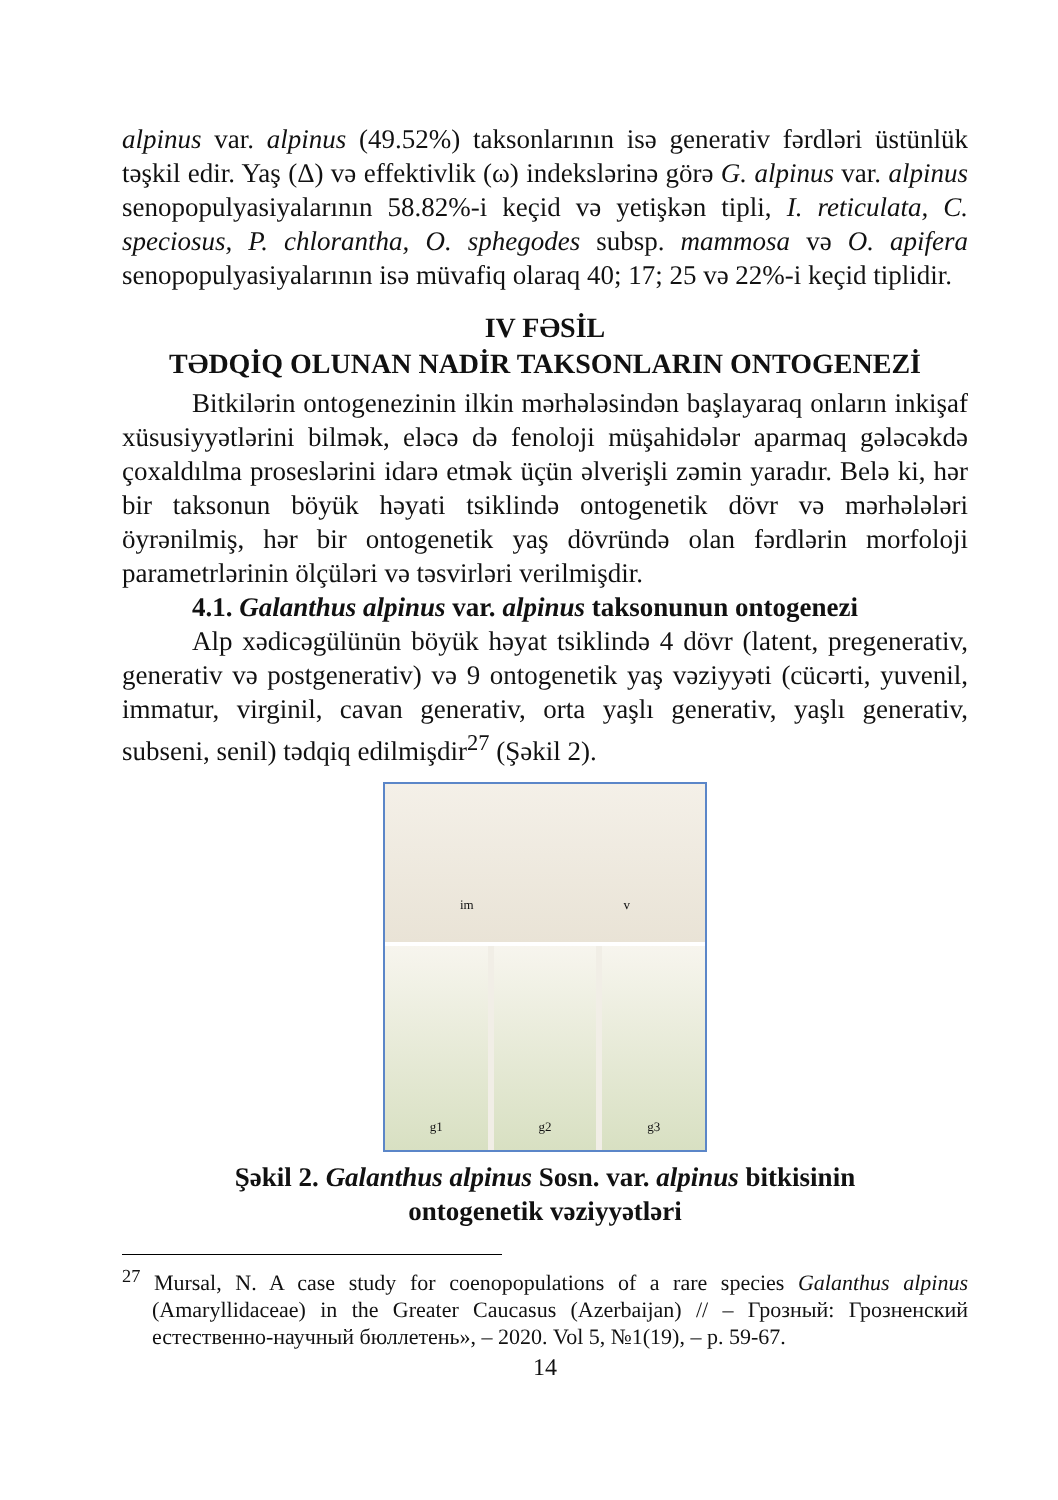alpinus var. alpinus (49.52%) taksonlarının isə generativ fərdləri üstünlük təşkil edir. Yaş (Δ) və effektivlik (ω) indekslərinə görə G. alpinus var. alpinus senopopulyasiyalarının 58.82%-i keçid və yetişkən tipli, I. reticulata, C. speciosus, P. chlorantha, O. sphegodes subsp. mammosa və O. apifera senopopulyasiyalarının isə müvafiq olaraq 40; 17; 25 və 22%-i keçid tiplidir.
IV FƏSİL
TƏDQİQ OLUNAN NADİR TAKSONLARIN ONTOGENEZİ
Bitkilərin ontogenezinin ilkin mərhələsindən başlayaraq onların inkişaf xüsusiyyətlərini bilmək, eləcə də fenoloji müşahidələr aparmaq gələcəkdə çoxaldılma proseslərini idarə etmək üçün əlverişli zəmin yaradır. Belə ki, hər bir taksonun böyük həyati tsiklində ontogenetik dövr və mərhələləri öyrənilmiş, hər bir ontogenetik yaş dövründə olan fərdlərin morfoloji parametrlərinin ölçüləri və təsvirləri verilmişdir.
4.1. Galanthus alpinus var. alpinus taksonunun ontogenezi
Alp xədicəgülünün böyük həyat tsiklində 4 dövr (latent, pregenerativ, generativ və postgenerativ) və 9 ontogenetik yaş vəziyyəti (cücərti, yuvenil, immatur, virginil, cavan generativ, orta yaşlı generativ, yaşlı generativ, subseni, senil) tədqiq edilmişdir<sup>27</sup> (Şəkil 2).
im v
g1 g2 g3
Şəkil 2. Galanthus alpinus Sosn. var. alpinus bitkisinin
ontogenetik vəziyyətləri
<sup>27</sup> Mursal, N. A case study for coenopopulations of a rare species Galanthus alpinus (Amaryllidaceae) in the Greater Caucasus (Azerbaijan) // – Грозный: Грозненский естественно-научный бюллетень», – 2020. Vol 5, №1(19), – p. 59-67.
14